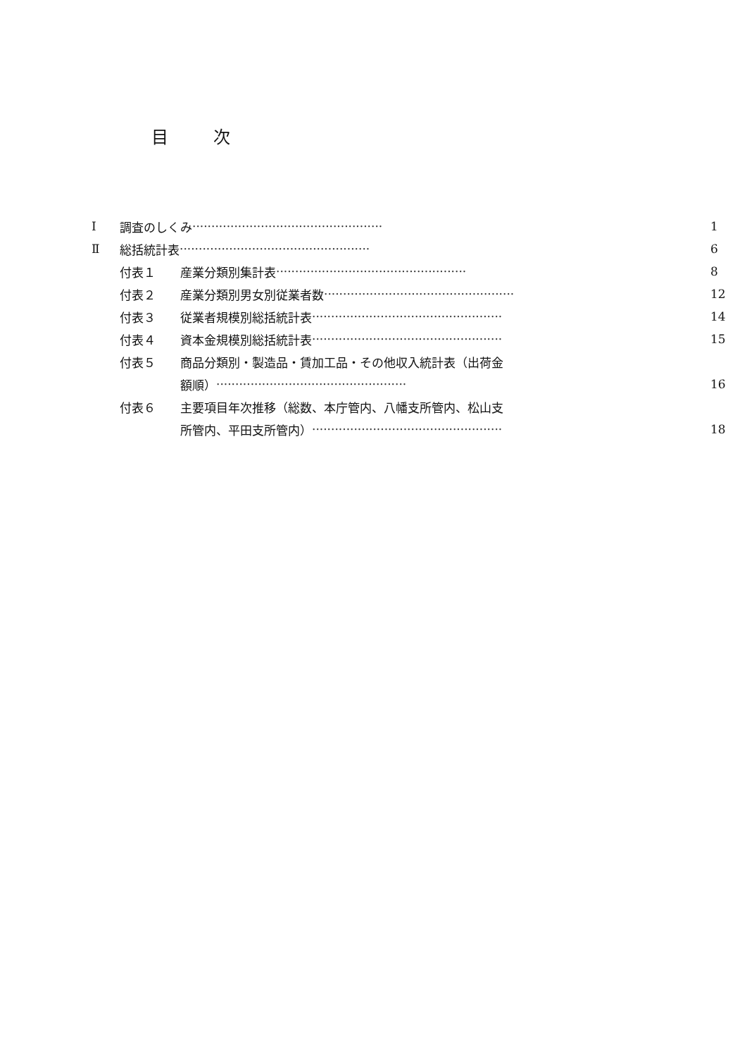目 次
Ⅰ 調査のしくみ ·················································· 1
Ⅱ 総括統計表 ·················································· 6
付表１ 産業分類別集計表 ·················································· 8
付表２ 産業分類別男女別従業者数 ·················································· 12
付表３ 従業者規模別総括統計表 ·················································· 14
付表４ 資本金規模別総括統計表 ·················································· 15
付表５ 商品分類別・製造品・賃加工品・その他収入統計表（出荷金
額順） ·················································· 16
付表６ 主要項目年次推移（総数、本庁管内、八幡支所管内、松山支
所管内、平田支所管内） ·················································· 18